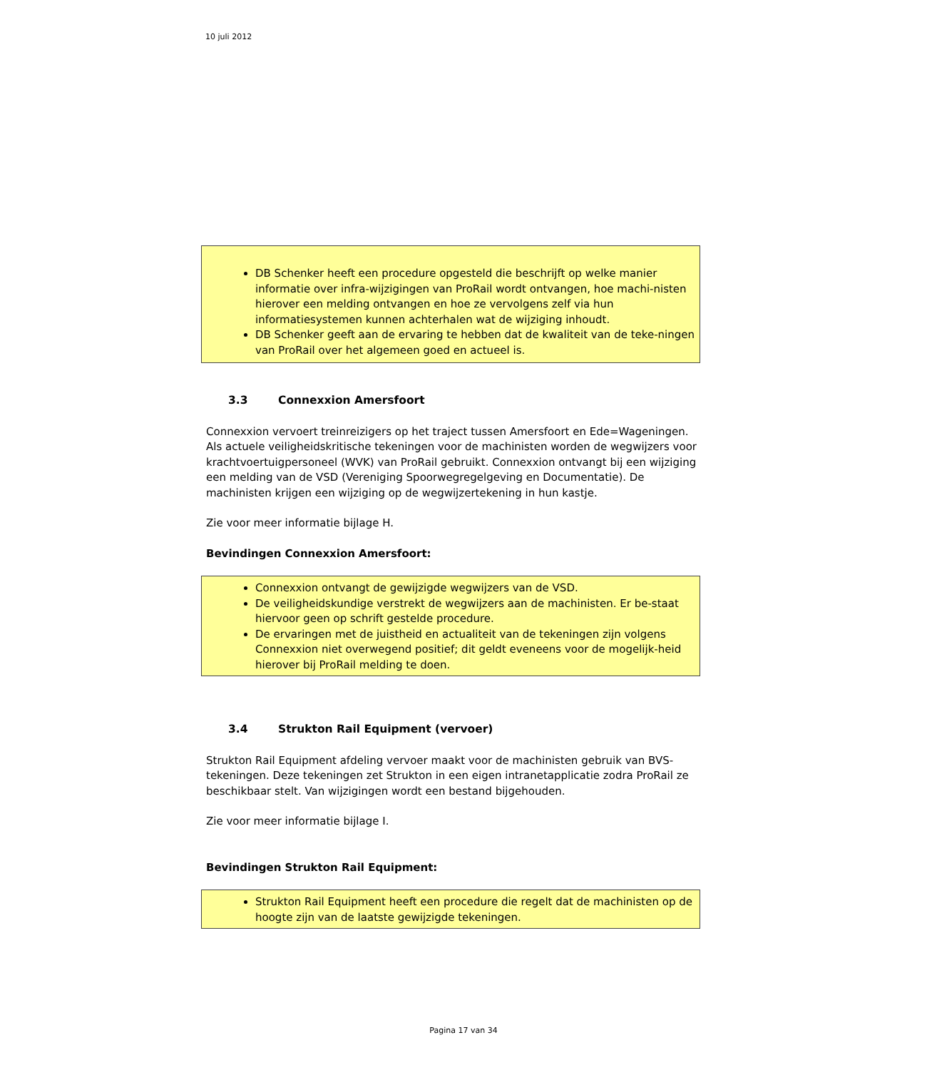10 juli 2012
DB Schenker heeft een procedure opgesteld die beschrijft op welke manier informatie over infra-wijzigingen van ProRail wordt ontvangen, hoe machi-nisten hierover een melding ontvangen en hoe ze vervolgens zelf via hun informatiesystemen kunnen achterhalen wat de wijziging inhoudt.
DB Schenker geeft aan de ervaring te hebben dat de kwaliteit van de teke-ningen van ProRail over het algemeen goed en actueel is.
3.3 Connexxion Amersfoort
Connexxion vervoert treinreizigers op het traject tussen Amersfoort en Ede=Wageningen. Als actuele veiligheidskritische tekeningen voor de machinisten worden de wegwijzers voor krachtvoertuigpersoneel (WVK) van ProRail gebruikt. Connexxion ontvangt bij een wijziging een melding van de VSD (Vereniging Spoorwegregelgeving en Documentatie). De machinisten krijgen een wijziging op de wegwijzertekening in hun kastje.
Zie voor meer informatie bijlage H.
Bevindingen Connexxion Amersfoort:
Connexxion ontvangt de gewijzigde wegwijzers van de VSD.
De veiligheidskundige verstrekt de wegwijzers aan de machinisten. Er be-staat hiervoor geen op schrift gestelde procedure.
De ervaringen met de juistheid en actualiteit van de tekeningen zijn volgens Connexxion niet overwegend positief; dit geldt eveneens voor de mogelijk-heid hierover bij ProRail melding te doen.
3.4 Strukton Rail Equipment (vervoer)
Strukton Rail Equipment afdeling vervoer maakt voor de machinisten gebruik van BVS-tekeningen. Deze tekeningen zet Strukton in een eigen intranetapplicatie zodra ProRail ze beschikbaar stelt. Van wijzigingen wordt een bestand bijgehouden.
Zie voor meer informatie bijlage I.
Bevindingen Strukton Rail Equipment:
Strukton Rail Equipment heeft een procedure die regelt dat de machinisten op de hoogte zijn van de laatste gewijzigde tekeningen.
Pagina 17 van 34